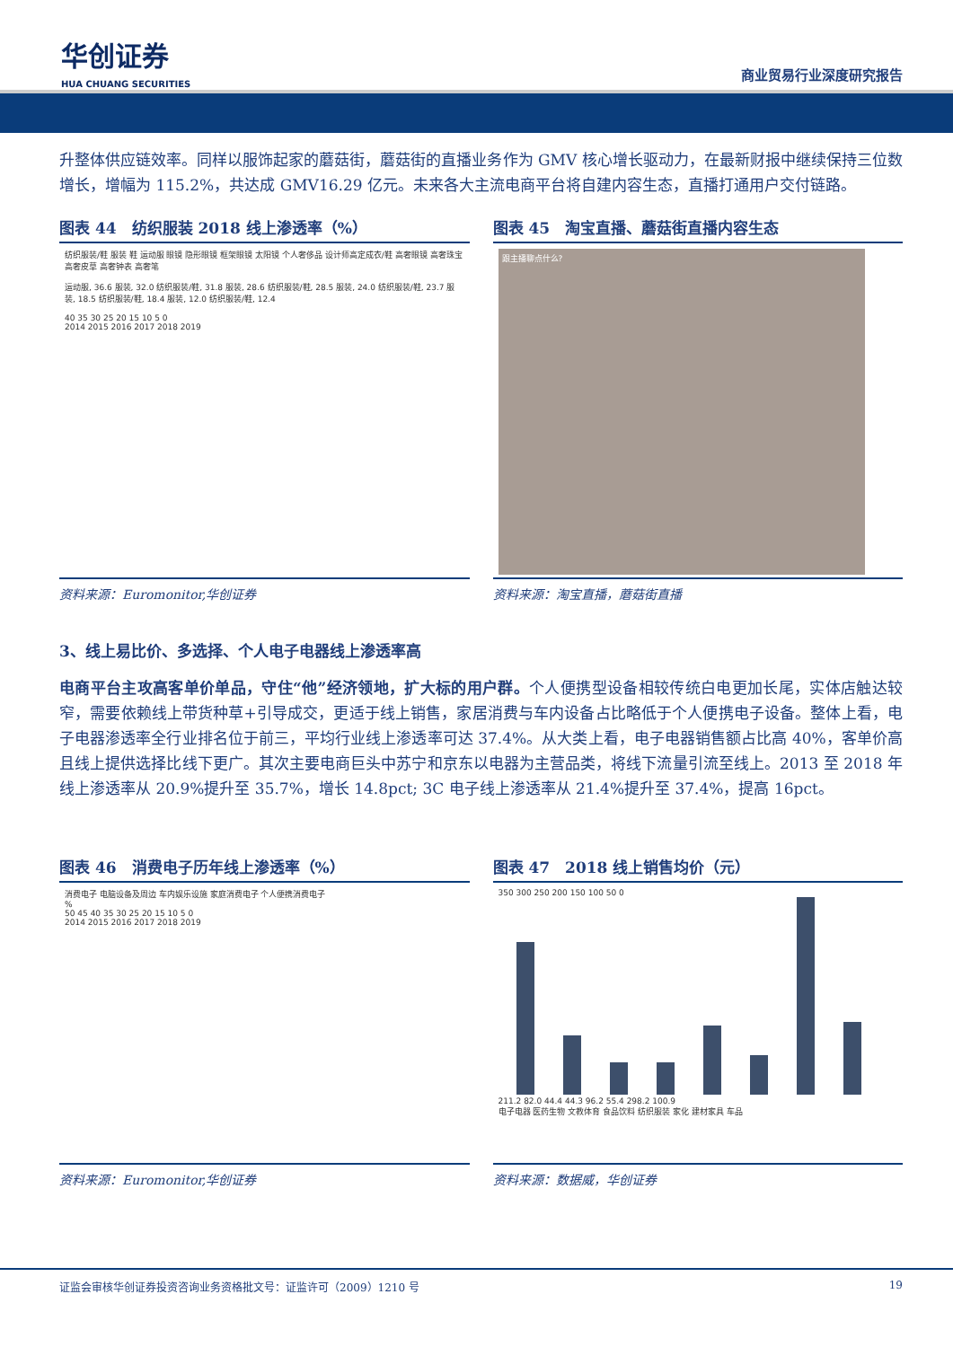华创证券
HUA CHUANG SECURITIES
商业贸易行业深度研究报告
升整体供应链效率。同样以服饰起家的蘑菇街，蘑菇街的直播业务作为 GMV 核心增长驱动力，在最新财报中继续保持三位数增长，增幅为 115.2%，共达成 GMV16.29 亿元。未来各大主流电商平台将自建内容生态，直播打通用户交付链路。
图表 44　纺织服装 2018 线上渗透率（%）
纺织服装/鞋 服装 鞋 运动服 眼镜 隐形眼镜 框架眼镜 太阳镜 个人奢侈品 设计师高定成衣/鞋 高奢眼镜 高奢珠宝 高奢皮草 高奢钟表 高奢笔
运动服, 36.6 服装, 32.0 纺织服装/鞋, 31.8 服装, 28.6 纺织服装/鞋, 28.5 服装, 24.0 纺织服装/鞋, 23.7 服装, 18.5 纺织服装/鞋, 18.4 服装, 12.0 纺织服装/鞋, 12.4
40 35 30 25 20 15 10 5 0
2014 2015 2016 2017 2018 2019
资料来源：Euromonitor,华创证券
图表 45　淘宝直播、蘑菇街直播内容生态
跟主播聊点什么?
资料来源：淘宝直播，蘑菇街直播
3、线上易比价、多选择、个人电子电器线上渗透率高
电商平台主攻高客单价单品，守住“他”经济领地，扩大标的用户群。个人便携型设备相较传统白电更加长尾，实体店触达较窄，需要依赖线上带货种草+引导成交，更适于线上销售，家居消费与车内设备占比略低于个人便携电子设备。整体上看，电子电器渗透率全行业排名位于前三，平均行业线上渗透率可达 37.4%。从大类上看，电子电器销售额占比高 40%，客单价高且线上提供选择比线下更广。其次主要电商巨头中苏宁和京东以电器为主营品类，将线下流量引流至线上。2013 至 2018 年线上渗透率从 20.9%提升至 35.7%，增长 14.8pct; 3C 电子线上渗透率从 21.4%提升至 37.4%，提高 16pct。
图表 46　消费电子历年线上渗透率（%）
消费电子 电脑设备及周边 车内娱乐设施 家庭消费电子 个人便携消费电子
%
50 45 40 35 30 25 20 15 10 5 0
2014 2015 2016 2017 2018 2019
资料来源：Euromonitor,华创证券
图表 47　2018 线上销售均价（元）
350 300 250 200 150 100 50 0
211.2 82.0 44.4 44.3 96.2 55.4 298.2 100.9
电子电器 医药生物 文教体育 食品饮料 纺织服装 家化 建材家具 车品
资料来源：数据威，华创证券
证监会审核华创证券投资咨询业务资格批文号：证监许可（2009）1210 号 19